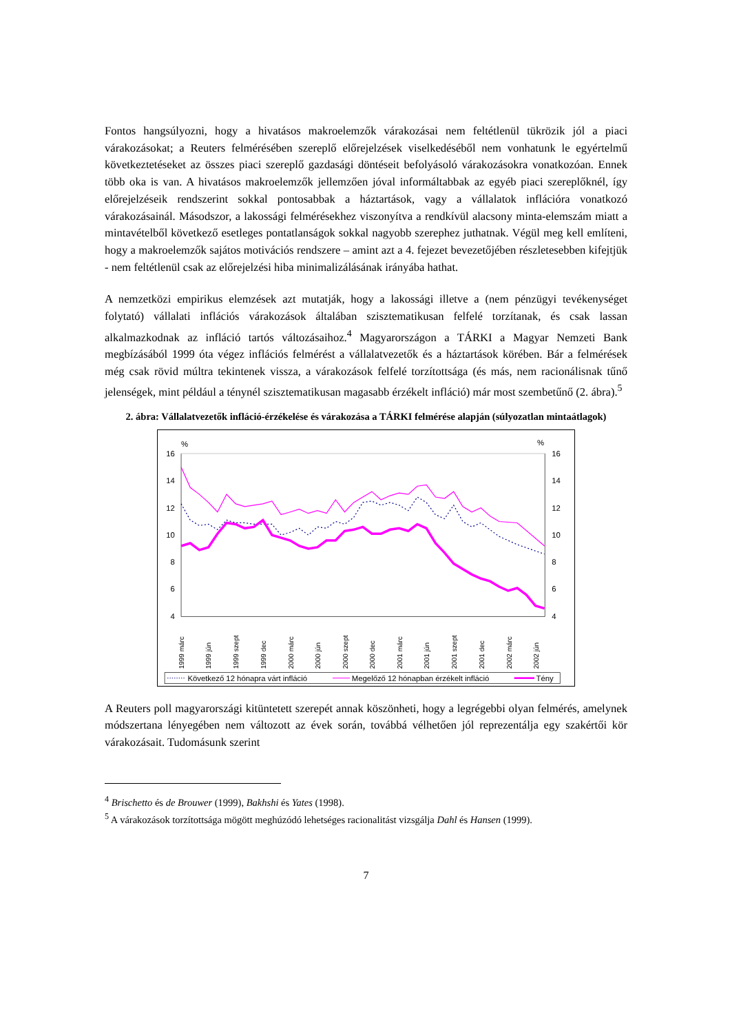Fontos hangsúlyozni, hogy a hivatásos makroelemzők várakozásai nem feltétlenül tükrözik jól a piaci várakozásokat; a Reuters felmérésében szereplő előrejelzések viselkedéséből nem vonhatunk le egyértelmű következtetéseket az összes piaci szereplő gazdasági döntéseit befolyásoló várakozásokra vonatkozóan. Ennek több oka is van. A hivatásos makroelemzők jellemzően jóval informáltabbak az egyéb piaci szereplőknél, így előrejelzéseik rendszerint sokkal pontosabbak a háztartások, vagy a vállalatok inflációra vonatkozó várakozásainál. Másodszor, a lakossági felmérésekhez viszonyítva a rendkívül alacsony minta-elemszám miatt a mintavételből következő esetleges pontatlanságok sokkal nagyobb szerephez juthatnak. Végül meg kell említeni, hogy a makroelemzők sajátos motivációs rendszere – amint azt a 4. fejezet bevezetőjében részletesebben kifejtjük - nem feltétlenül csak az előrejelzési hiba minimalizálásának irányába hathat.
A nemzetközi empirikus elemzések azt mutatják, hogy a lakossági illetve a (nem pénzügyi tevékenységet folytató) vállalati inflációs várakozások általában szisztematikusan felfelé torzítanak, és csak lassan alkalmazkodnak az infláció tartós változásaihoz.<sup>4</sup> Magyarországon a TÁRKI a Magyar Nemzeti Bank megbízásából 1999 óta végez inflációs felmérést a vállalatvezetők és a háztartások körében. Bár a felmérések még csak rövid múltra tekintenek vissza, a várakozások felfelé torzítottsága (és más, nem racionálisnak tűnő jelenségek, mint például a ténynél szisztematikusan magasabb érzékelt infláció) már most szembetűnő (2. ábra).<sup>5</sup>
2. ábra: Vállalatvezetők infláció-érzékelése és várakozása a TÁRKI felmérése alapján (súlyozatlan mintaátlagok)
%
%
16
14
12
10
8
6
4
16
14
12
10
8
6
4
1999 márc
1999 jún
1999 szept
1999 dec
2000 márc
2000 jún
2000 szept
2000 dec
2001 márc
2001 jún
2001 szept
2001 dec
2002 márc
2002 jún
Következő 12 hónapra várt infláció
Megelőző 12 hónapban érzékelt infláció
Tény
A Reuters poll magyarországi kitüntetett szerepét annak köszönheti, hogy a legrégebbi olyan felmérés, amelynek módszertana lényegében nem változott az évek során, továbbá vélhetően jól reprezentálja egy szakértői kör várakozásait. Tudomásunk szerint
<sup>4</sup> Brischetto és de Brouwer (1999), Bakhshi és Yates (1998).
<sup>5</sup> A várakozások torzítottsága mögött meghúzódó lehetséges racionalitást vizsgálja Dahl és Hansen (1999).
7